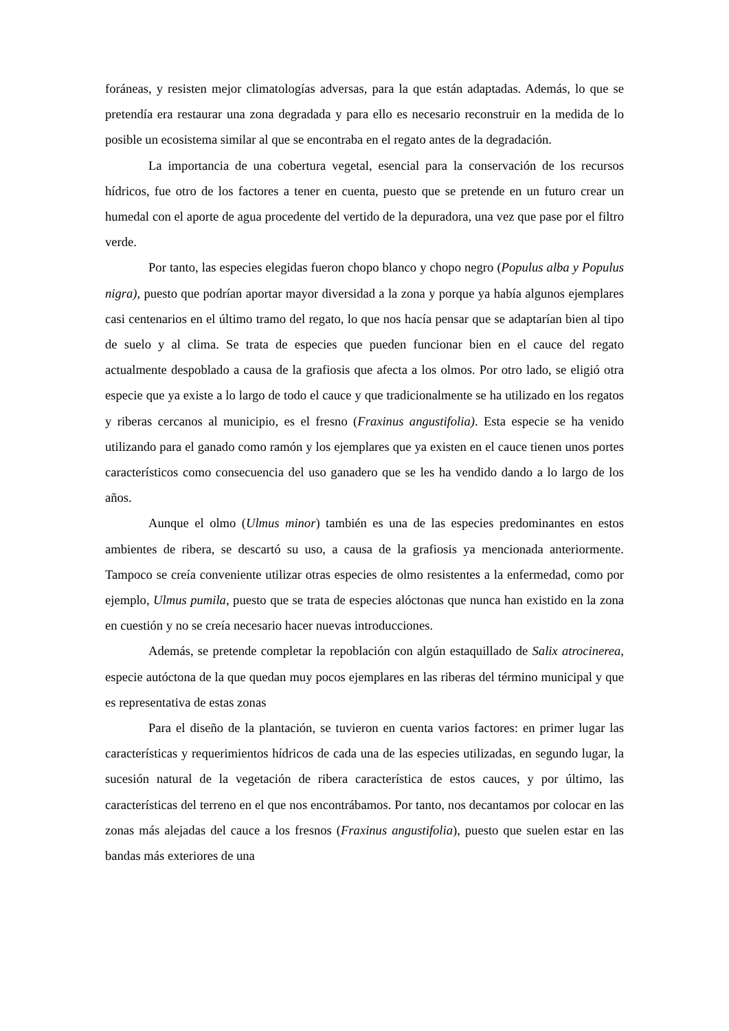foráneas, y resisten mejor climatologías adversas, para la que están adaptadas. Además, lo que se pretendía era restaurar una zona degradada y para ello es necesario reconstruir en la medida de lo posible un ecosistema similar al que se encontraba en el regato antes de la degradación.
La importancia de una cobertura vegetal, esencial para la conservación de los recursos hídricos, fue otro de los factores a tener en cuenta, puesto que se pretende en un futuro crear un humedal con el aporte de agua procedente del vertido de la depuradora, una vez que pase por el filtro verde.
Por tanto, las especies elegidas fueron chopo blanco y chopo negro (Populus alba y Populus nigra), puesto que podrían aportar mayor diversidad a la zona y porque ya había algunos ejemplares casi centenarios en el último tramo del regato, lo que nos hacía pensar que se adaptarían bien al tipo de suelo y al clima. Se trata de especies que pueden funcionar bien en el cauce del regato actualmente despoblado a causa de la grafiosis que afecta a los olmos. Por otro lado, se eligió otra especie que ya existe a lo largo de todo el cauce y que tradicionalmente se ha utilizado en los regatos y riberas cercanos al municipio, es el fresno (Fraxinus angustifolia). Esta especie se ha venido utilizando para el ganado como ramón y los ejemplares que ya existen en el cauce tienen unos portes característicos como consecuencia del uso ganadero que se les ha vendido dando a lo largo de los años.
Aunque el olmo (Ulmus minor) también es una de las especies predominantes en estos ambientes de ribera, se descartó su uso, a causa de la grafiosis ya mencionada anteriormente. Tampoco se creía conveniente utilizar otras especies de olmo resistentes a la enfermedad, como por ejemplo, Ulmus pumila, puesto que se trata de especies alóctonas que nunca han existido en la zona en cuestión y no se creía necesario hacer nuevas introducciones.
Además, se pretende completar la repoblación con algún estaquillado de Salix atrocinerea, especie autóctona de la que quedan muy pocos ejemplares en las riberas del término municipal y que es representativa de estas zonas
Para el diseño de la plantación, se tuvieron en cuenta varios factores: en primer lugar las características y requerimientos hídricos de cada una de las especies utilizadas, en segundo lugar, la sucesión natural de la vegetación de ribera característica de estos cauces, y por último, las características del terreno en el que nos encontrábamos. Por tanto, nos decantamos por colocar en las zonas más alejadas del cauce a los fresnos (Fraxinus angustifolia), puesto que suelen estar en las bandas más exteriores de una